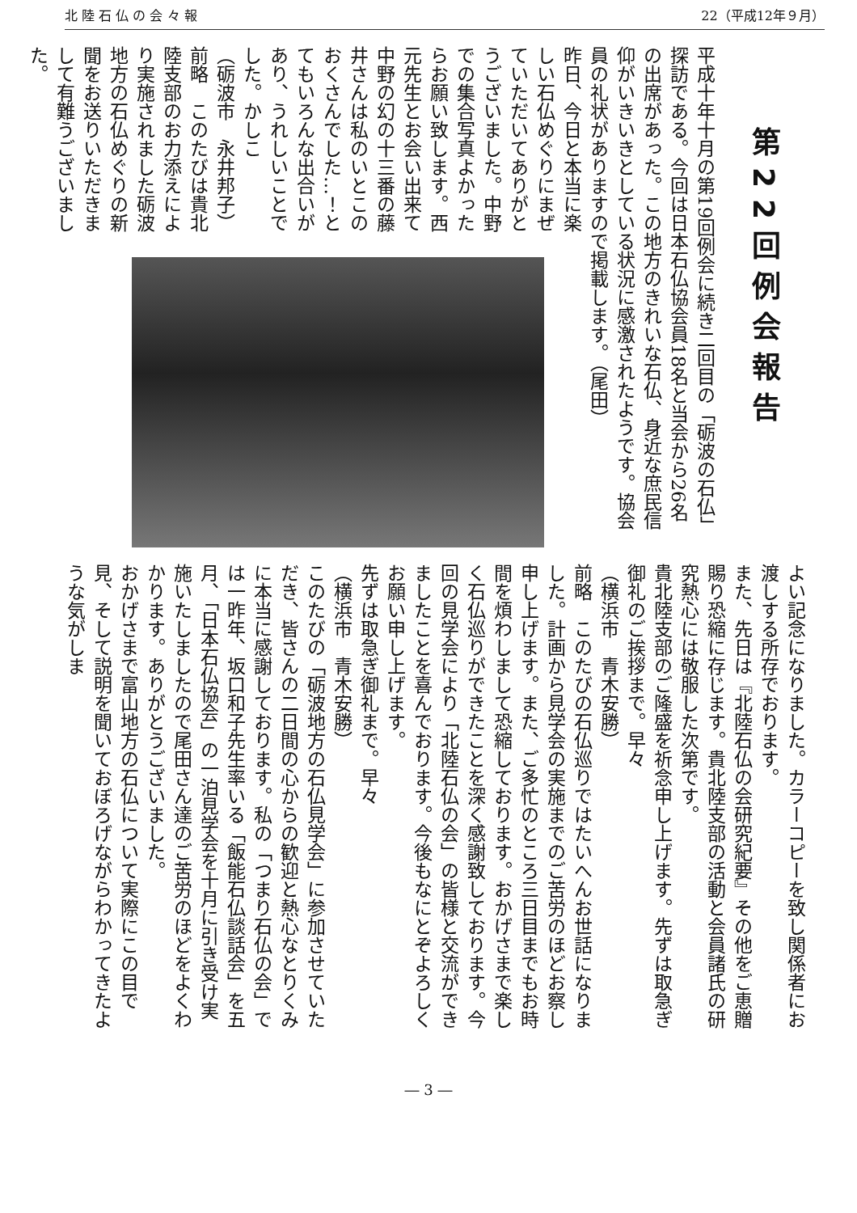北 陸 石 仏 の 会 々 報 22（平成12年９月）
第22回例会報告
平成十年十月の第19回例会に続き二回目の「砺波の石仏」探訪である。今回は日本石仏協会員18名と当会から26名の出席があった。この地方のきれいな石仏、身近な庶民信仰がいきいきとしている状況に感激されたようです。協会員の礼状がありますので掲載します。（尾田）
昨日、今日と本当に楽しい石仏めぐりにまぜていただいてありがとうございました。中野での集合写真よかったらお願い致します。西元先生とお会い出来て中野の幻の十三番の藤井さんは私のいとこのおくさんでした…！とてもいろんな出合いがあり、うれしいことでした。かしこ
（砺波市　永井邦子）
前略　このたびは貴北陸支部のお力添えにより実施されました砺波地方の石仏めぐりの新聞をお送りいただきまして有難うございました。
よい記念になりました。カラーコピーを致し関係者にお渡しする所存でおります。
また、先日は『北陸石仏の会研究紀要』その他をご恵贈賜り恐縮に存じます。貴北陸支部の活動と会員諸氏の研究熱心には敬服した次第です。
貴北陸支部のご隆盛を祈念申し上げます。先ずは取急ぎ御礼のご挨拶まで。早々
（横浜市　青木安勝）
前略　このたびの石仏巡りではたいへんお世話になりました。計画から見学会の実施までのご苦労のほどお察し申し上げます。また、ご多忙のところ三日目までもお時間を煩わしまして恐縮しております。おかげさまで楽しく石仏巡りができたことを深く感謝致しております。今回の見学会により「北陸石仏の会」の皆様と交流ができましたことを喜んでおります。今後もなにとぞよろしくお願い申し上げます。
先ずは取急ぎ御礼まで。早々
（横浜市　青木安勝）
このたびの「砺波地方の石仏見学会」に参加させていただき、皆さんの二日間の心からの歓迎と熱心なとりくみに本当に感謝しております。私の「つまり石仏の会」では一昨年、坂口和子先生率いる「飯能石仏談話会」を五月、「日本石仏協会」の一泊見学会を十月に引き受け実施いたしましたので尾田さん達のご苦労のほどをよくわかります。ありがとうございました。
おかげさまで富山地方の石仏について実際にこの目で見、そして説明を聞いておぼろげながらわかってきたような気がしま
― 3 ―